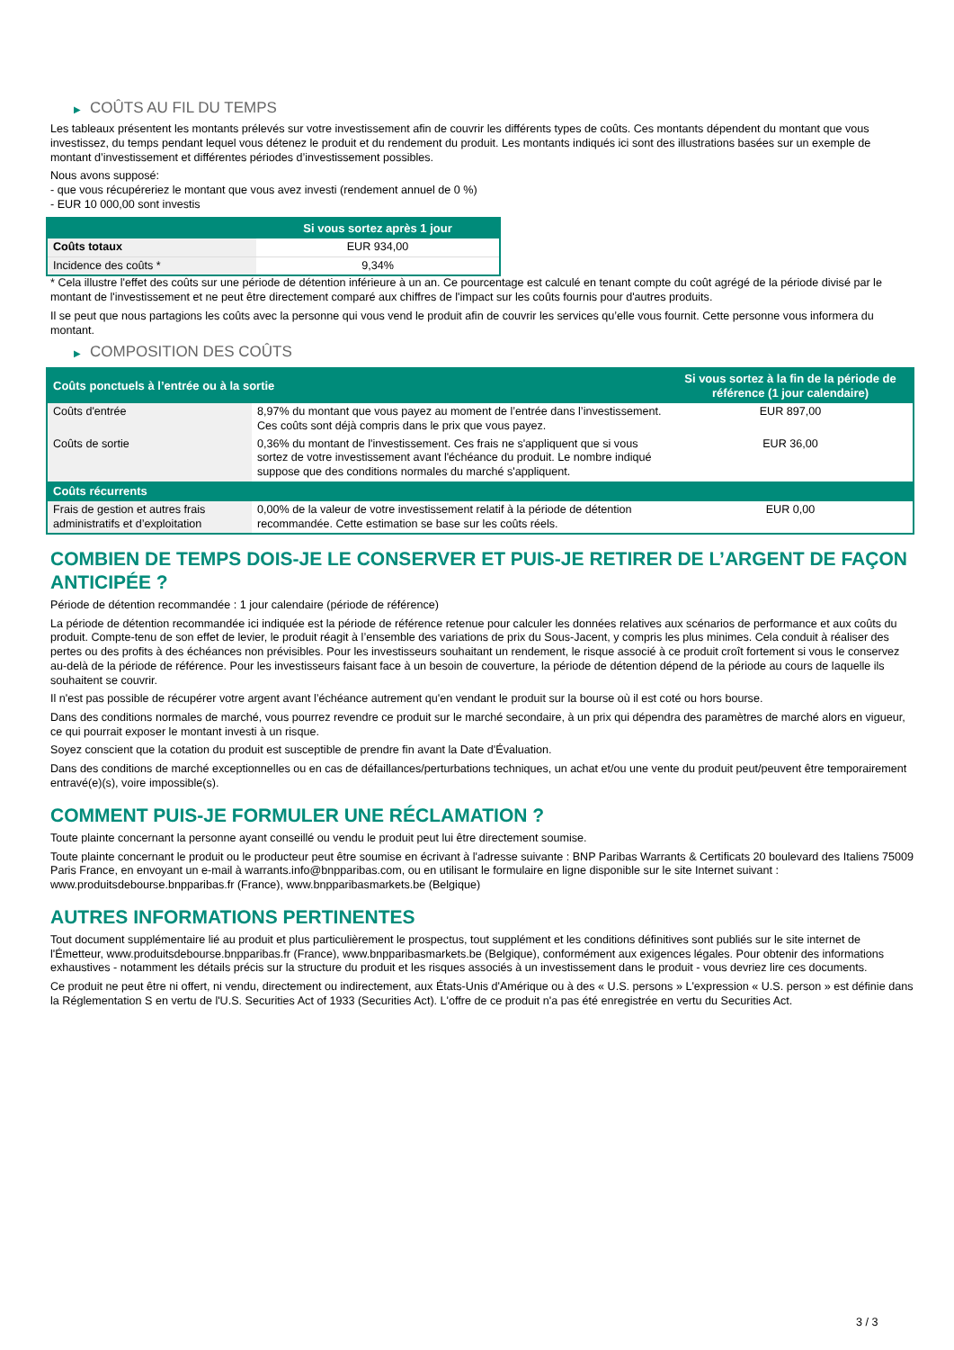▶ COÛTS AU FIL DU TEMPS
Les tableaux présentent les montants prélevés sur votre investissement afin de couvrir les différents types de coûts. Ces montants dépendent du montant que vous investissez, du temps pendant lequel vous détenez le produit et du rendement du produit. Les montants indiqués ici sont des illustrations basées sur un exemple de montant d’investissement et différentes périodes d’investissement possibles.
Nous avons supposé:
- que vous récupéreriez le montant que vous avez investi (rendement annuel de 0 %)
- EUR 10 000,00 sont investis
| | Si vous sortez après 1 jour |
| --- | --- |
| Coûts totaux | EUR 934,00 |
| Incidence des coûts * | 9,34% |
* Cela illustre l'effet des coûts sur une période de détention inférieure à un an. Ce pourcentage est calculé en tenant compte du coût agrégé de la période divisé par le montant de l'investissement et ne peut être directement comparé aux chiffres de l'impact sur les coûts fournis pour d'autres produits.
Il se peut que nous partagions les coûts avec la personne qui vous vend le produit afin de couvrir les services qu’elle vous fournit. Cette personne vous informera du montant.
▶ COMPOSITION DES COÛTS
| Coûts ponctuels à l’entrée ou à la sortie | | Si vous sortez à la fin de la période de référence (1 jour calendaire) |
| --- | --- | --- |
| Coûts d'entrée | 8,97% du montant que vous payez au moment de l’entrée dans l’investissement. Ces coûts sont déjà compris dans le prix que vous payez. | EUR 897,00 |
| Coûts de sortie | 0,36% du montant de l'investissement. Ces frais ne s'appliquent que si vous sortez de votre investissement avant l'échéance du produit. Le nombre indiqué suppose que des conditions normales du marché s'appliquent. | EUR 36,00 |
| Coûts récurrents | | |
| Frais de gestion et autres frais administratifs et d’exploitation | 0,00% de la valeur de votre investissement relatif à la période de détention recommandée. Cette estimation se base sur les coûts réels. | EUR 0,00 |
COMBIEN DE TEMPS DOIS-JE LE CONSERVER ET PUIS-JE RETIRER DE L’ARGENT DE FAÇON ANTICIPÉE ?
Période de détention recommandée : 1 jour calendaire (période de référence)
La période de détention recommandée ici indiquée est la période de référence retenue pour calculer les données relatives aux scénarios de performance et aux coûts du produit. Compte-tenu de son effet de levier, le produit réagit à l’ensemble des variations de prix du Sous-Jacent, y compris les plus minimes. Cela conduit à réaliser des pertes ou des profits à des échéances non prévisibles. Pour les investisseurs souhaitant un rendement, le risque associé à ce produit croît fortement si vous le conservez au-delà de la période de référence. Pour les investisseurs faisant face à un besoin de couverture, la période de détention dépend de la période au cours de laquelle ils souhaitent se couvrir.
Il n'est pas possible de récupérer votre argent avant l’échéance autrement qu'en vendant le produit sur la bourse où il est coté ou hors bourse.
Dans des conditions normales de marché, vous pourrez revendre ce produit sur le marché secondaire, à un prix qui dépendra des paramètres de marché alors en vigueur, ce qui pourrait exposer le montant investi à un risque.
Soyez conscient que la cotation du produit est susceptible de prendre fin avant la Date d'Évaluation.
Dans des conditions de marché exceptionnelles ou en cas de défaillances/perturbations techniques, un achat et/ou une vente du produit peut/peuvent être temporairement entravé(e)(s), voire impossible(s).
COMMENT PUIS-JE FORMULER UNE RÉCLAMATION ?
Toute plainte concernant la personne ayant conseillé ou vendu le produit peut lui être directement soumise.
Toute plainte concernant le produit ou le producteur peut être soumise en écrivant à l'adresse suivante : BNP Paribas Warrants & Certificats 20 boulevard des Italiens 75009 Paris France, en envoyant un e-mail à warrants.info@bnpparibas.com, ou en utilisant le formulaire en ligne disponible sur le site Internet suivant : www.produitsdebourse.bnpparibas.fr (France), www.bnpparibasmarkets.be (Belgique)
AUTRES INFORMATIONS PERTINENTES
Tout document supplémentaire lié au produit et plus particulièrement le prospectus, tout supplément et les conditions définitives sont publiés sur le site internet de l'Émetteur, www.produitsdebourse.bnpparibas.fr (France), www.bnpparibasmarkets.be (Belgique), conformément aux exigences légales. Pour obtenir des informations exhaustives - notamment les détails précis sur la structure du produit et les risques associés à un investissement dans le produit - vous devriez lire ces documents.
Ce produit ne peut être ni offert, ni vendu, directement ou indirectement, aux États-Unis d'Amérique ou à des « U.S. persons » L'expression « U.S. person » est définie dans la Réglementation S en vertu de l'U.S. Securities Act of 1933 (Securities Act). L'offre de ce produit n'a pas été enregistrée en vertu du Securities Act.
3 / 3